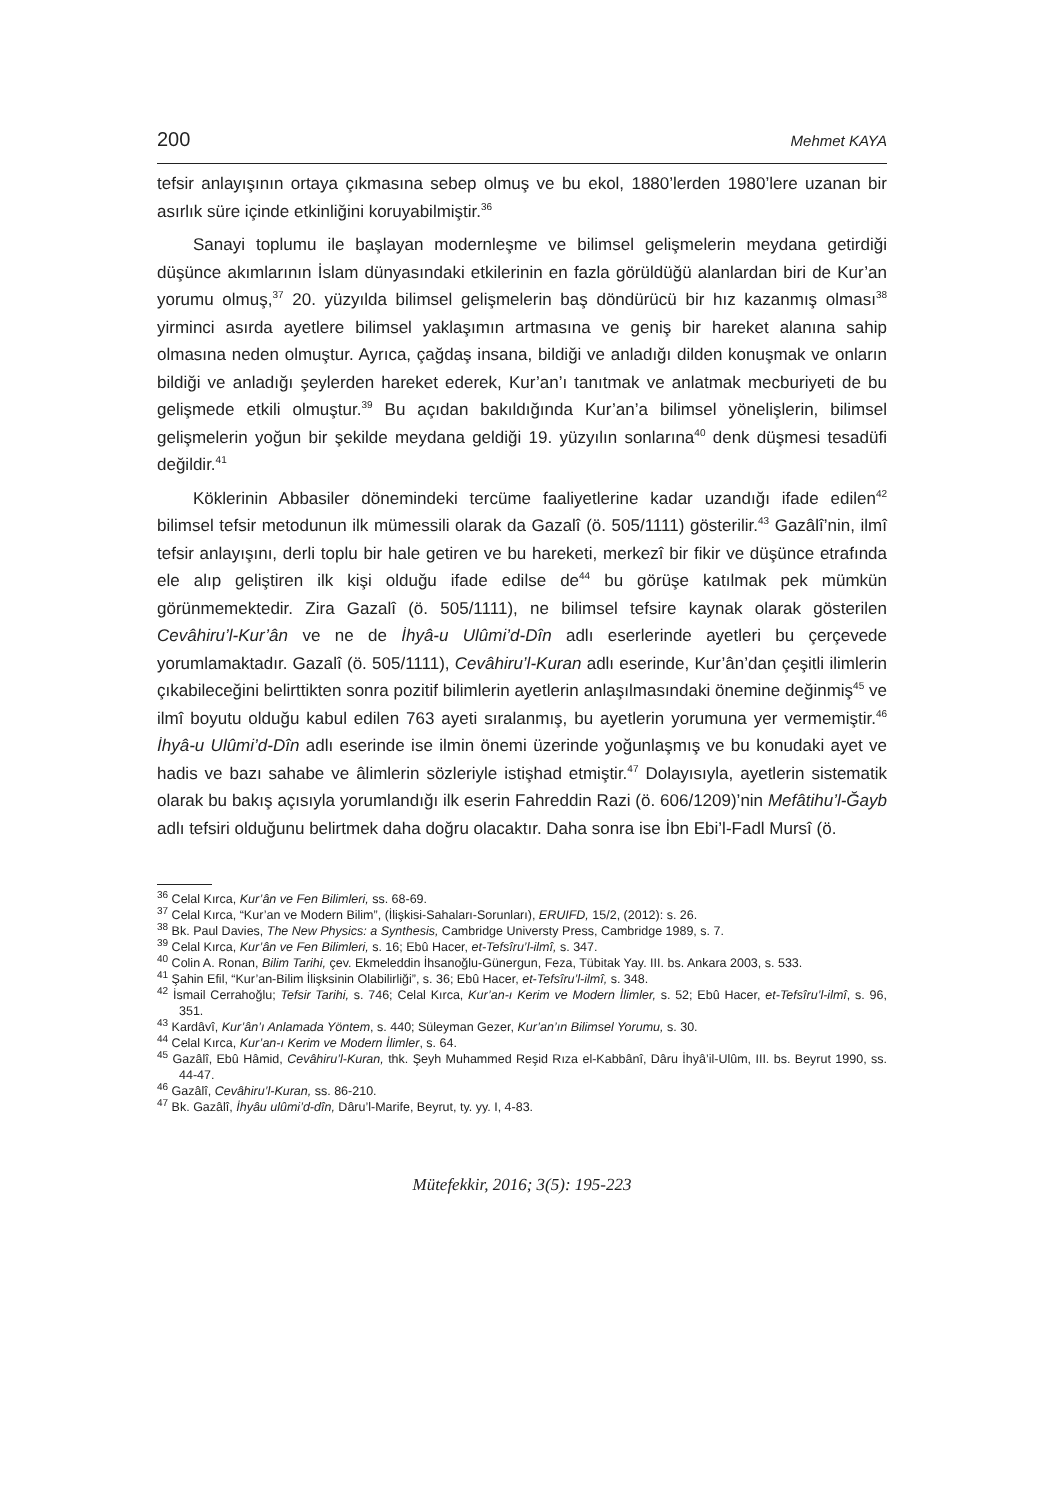200 Mehmet KAYA
tefsir anlayışının ortaya çıkmasına sebep olmuş ve bu ekol, 1880’lerden 1980’lere uzanan bir asırlık süre içinde etkinliğini koruyabilmiştir.<sup>36</sup>
Sanayi toplumu ile başlayan modernleşme ve bilimsel gelişmelerin meydana getirdiği düşünce akımlarının İslam dünyasındaki etkilerinin en fazla görüldüğü alanlardan biri de Kur’an yorumu olmuş,<sup>37</sup> 20. yüzyılda bilimsel gelişmelerin baş döndürücü bir hız kazanmış olması<sup>38</sup> yirminci asırda ayetlere bilimsel yaklaşımın artmasına ve geniş bir hareket alanına sahip olmasına neden olmuştur. Ayrıca, çağdaş insana, bildiği ve anladığı dilden konuşmak ve onların bildiği ve anladığı şeylerden hareket ederek, Kur’an’ı tanıtmak ve anlatmak mecburiyeti de bu gelişmede etkili olmuştur.<sup>39</sup> Bu açıdan bakıldığında Kur’an’a bilimsel yönelişlerin, bilimsel gelişmelerin yoğun bir şekilde meydana geldiği 19. yüzyılın sonlarına<sup>40</sup> denk düşmesi tesadüfi değildir.<sup>41</sup>
Köklerinin Abbasiler dönemindeki tercüme faaliyetlerine kadar uzandığı ifade edilen<sup>42</sup> bilimsel tefsir metodunun ilk mümessili olarak da Gazalî (ö. 505/1111) gösterilir.<sup>43</sup> Gazâlî’nin, ilmî tefsir anlayışını, derli toplu bir hale getiren ve bu hareketi, merkezî bir fikir ve düşünce etrafında ele alıp geliştiren ilk kişi olduğu ifade edilse de<sup>44</sup> bu görüşe katılmak pek mümkün görünmemektedir. Zira Gazalî (ö. 505/1111), ne bilimsel tefsire kaynak olarak gösterilen Cevâhiru’l-Kur’ân ve ne de İhyâ-u Ulûmi’d-Dîn adlı eserlerinde ayetleri bu çerçevede yorumlamaktadır. Gazalî (ö. 505/1111), Cevâhiru’l-Kuran adlı eserinde, Kur’ân’dan çeşitli ilimlerin çıkabileceğini belirttikten sonra pozitif bilimlerin ayetlerin anlaşılmasındaki önemine değinmiş<sup>45</sup> ve ilmî boyutu olduğu kabul edilen 763 ayeti sıralanmış, bu ayetlerin yorumuna yer vermemiştir.<sup>46</sup> İhyâ-u Ulûmi’d-Dîn adlı eserinde ise ilmin önemi üzerinde yoğunlaşmış ve bu konudaki ayet ve hadis ve bazı sahabe ve âlimlerin sözleriyle istişhad etmiştir.<sup>47</sup> Dolayısıyla, ayetlerin sistematik olarak bu bakış açısıyla yorumlandığı ilk eserin Fahreddin Razi (ö. 606/1209)’nin Mefâtihu’l-Ğayb adlı tefsiri olduğunu belirtmek daha doğru olacaktır. Daha sonra ise İbn Ebi’l-Fadl Mursî (ö.
<sup>36</sup> Celal Kırca, Kur’ân ve Fen Bilimleri, ss. 68-69.
<sup>37</sup> Celal Kırca, “Kur’an ve Modern Bilim”, (İlişkisi-Sahaları-Sorunları), ERUIFD, 15/2, (2012): s. 26.
<sup>38</sup> Bk. Paul Davies, The New Physics: a Synthesis, Cambridge Universty Press, Cambridge 1989, s. 7.
<sup>39</sup> Celal Kırca, Kur’ân ve Fen Bilimleri, s. 16; Ebû Hacer, et-Tefsîru’l-ilmî, s. 347.
<sup>40</sup> Colin A. Ronan, Bilim Tarihi, çev. Ekmeleddin İhsanoğlu-Günergun, Feza, Tübitak Yay. III. bs. Ankara 2003, s. 533.
<sup>41</sup> Şahin Efil, “Kur’an-Bilim İlişksinin Olabilirliği”, s. 36; Ebû Hacer, et-Tefsîru’l-ilmî, s. 348.
<sup>42</sup> İsmail Cerrahoğlu; Tefsir Tarihi, s. 746; Celal Kırca, Kur’an-ı Kerim ve Modern İlimler, s. 52; Ebû Hacer, et-Tefsîru’l-ilmî, s. 96, 351.
<sup>43</sup> Kardâvî, Kur’ân’ı Anlamada Yöntem, s. 440; Süleyman Gezer, Kur’an’ın Bilimsel Yorumu, s. 30.
<sup>44</sup> Celal Kırca, Kur’an-ı Kerim ve Modern İlimler, s. 64.
<sup>45</sup> Gazâlî, Ebû Hâmid, Cevâhiru’l-Kuran, thk. Şeyh Muhammed Reşid Rıza el-Kabbânî, Dâru İhyâ’il-Ulûm, III. bs. Beyrut 1990, ss. 44-47.
<sup>46</sup> Gazâlî, Cevâhiru’l-Kuran, ss. 86-210.
<sup>47</sup> Bk. Gazâlî, İhyâu ulûmi’d-dîn, Dâru’l-Marife, Beyrut, ty. yy. I, 4-83.
Mütefekkir, 2016; 3(5): 195-223